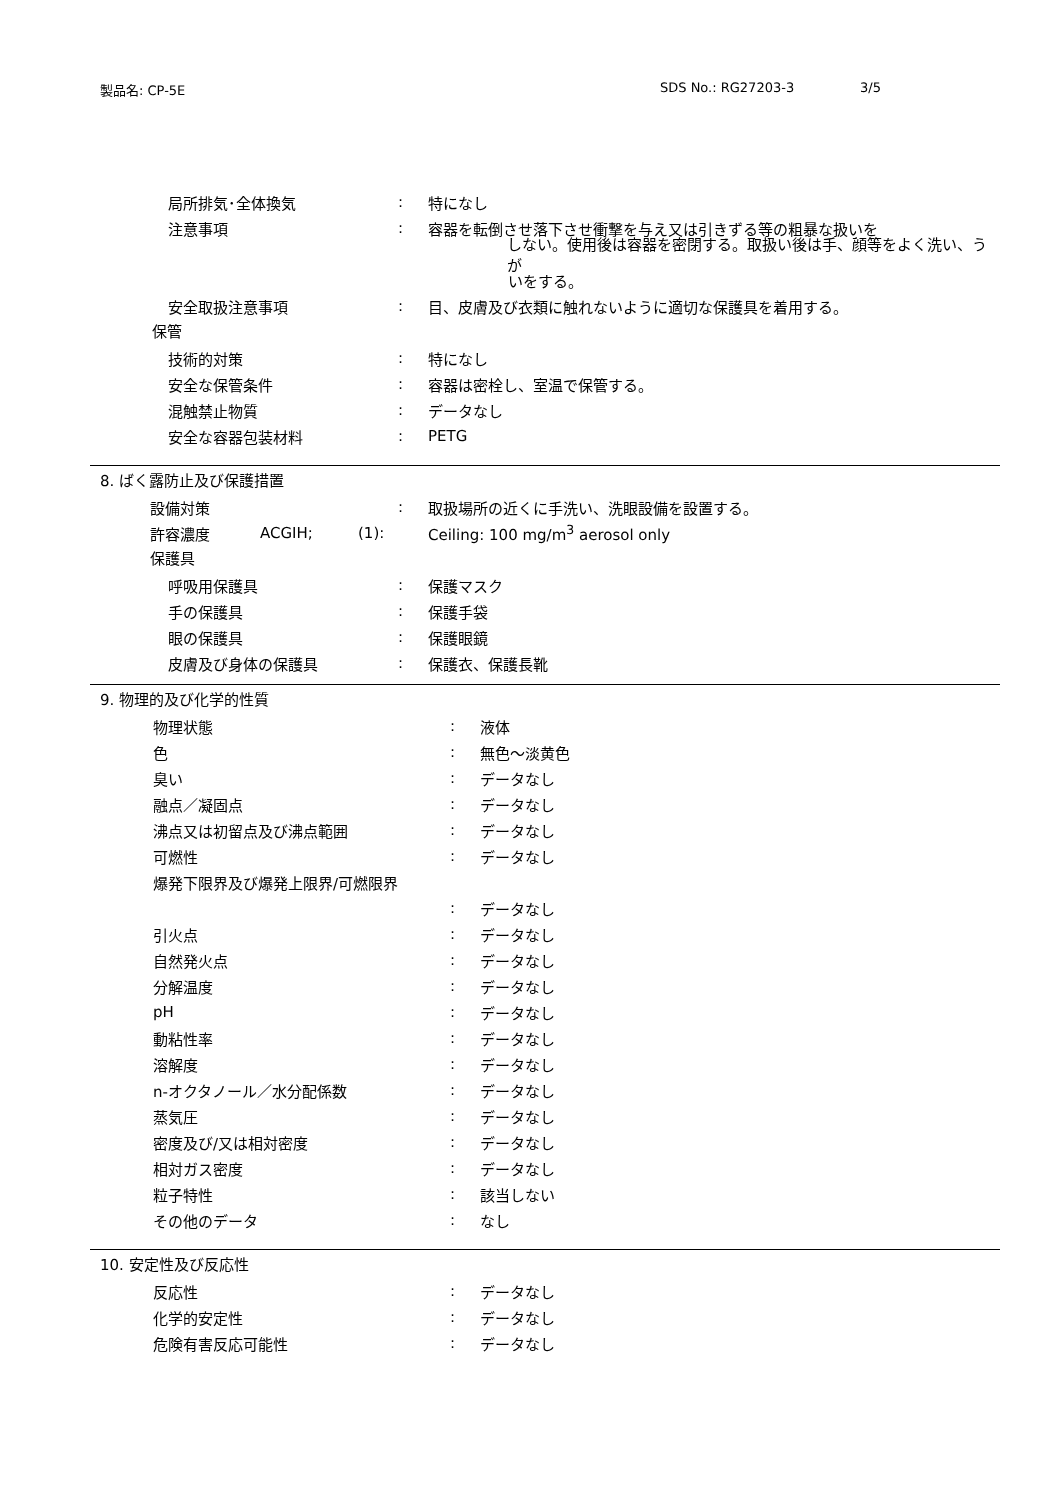製品名: CP-5E SDS No.: RG27203-3 3/5
局所排気･全体換気: 特になし
注意事項: 容器を転倒させ落下させ衝撃を与え又は引きずる等の粗暴な扱いを
しない。使用後は容器を密閉する。取扱い後は手、顔等をよく洗い、うが
いをする。
安全取扱注意事項: 目、皮膚及び衣類に触れないように適切な保護具を着用する。
保管
技術的対策: 特になし
安全な保管条件: 容器は密栓し、室温で保管する。
混触禁止物質: データなし
安全な容器包装材料: PETG
8. ばく露防止及び保護措置
設備対策: 取扱場所の近くに手洗い、洗眼設備を設置する。
許容濃度 ACGIH; (1): Ceiling: 100 mg/m<sup>3</sup> aerosol only
保護具
呼吸用保護具: 保護マスク
手の保護具: 保護手袋
眼の保護具: 保護眼鏡
皮膚及び身体の保護具: 保護衣、保護長靴
9. 物理的及び化学的性質
物理状態: 液体
色: 無色～淡黄色
臭い: データなし
融点／凝固点: データなし
沸点又は初留点及び沸点範囲: データなし
可燃性: データなし
爆発下限界及び爆発上限界/可燃限界
: データなし
引火点: データなし
自然発火点: データなし
分解温度: データなし
pH: データなし
動粘性率: データなし
溶解度: データなし
n-オクタノール／水分配係数: データなし
蒸気圧: データなし
密度及び/又は相対密度: データなし
相対ガス密度: データなし
粒子特性: 該当しない
その他のデータ: なし
10. 安定性及び反応性
反応性: データなし
化学的安定性: データなし
危険有害反応可能性: データなし